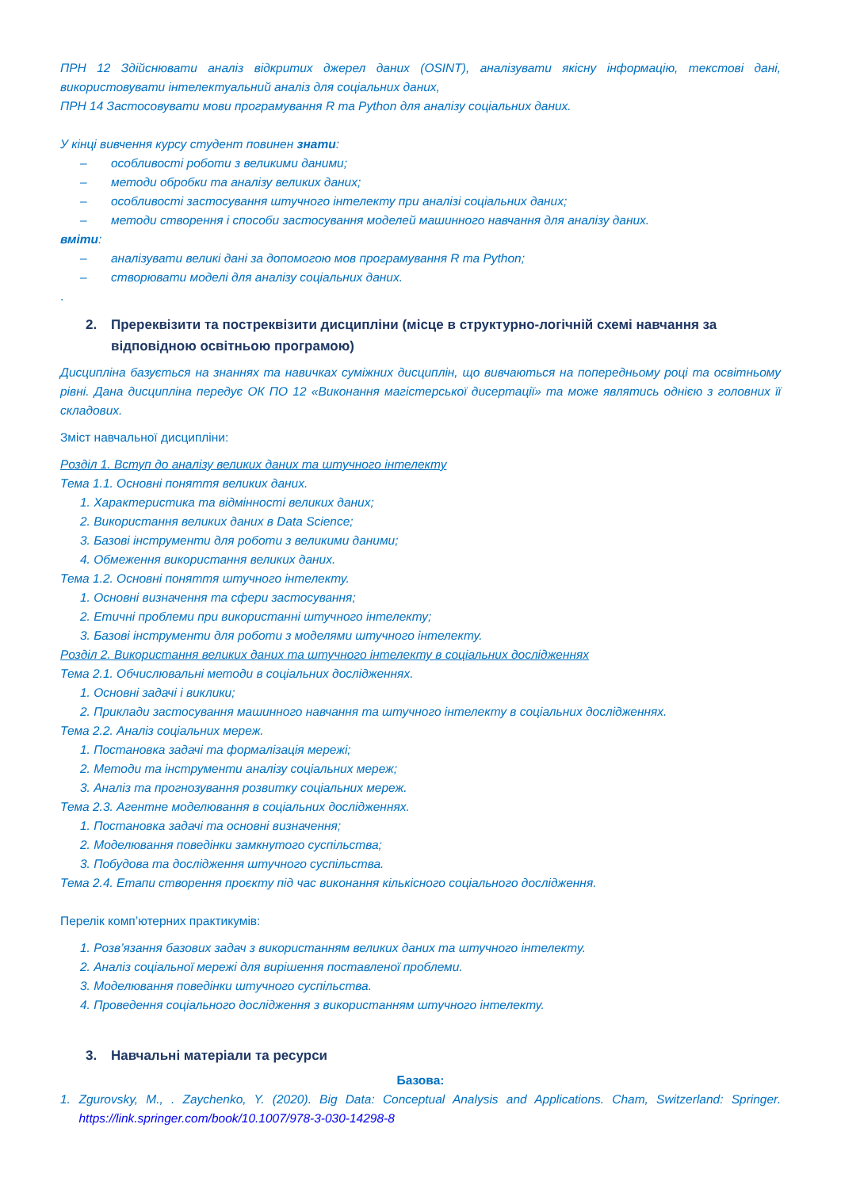ПРН 12 Здійснювати аналіз відкритих джерел даних (OSINT), аналізувати якісну інформацію, текстові дані, використовувати інтелектуальний аналіз для соціальних даних,
ПРН 14 Застосовувати мови програмування R та Python для аналізу соціальних даних.
У кінці вивчення курсу студент повинен знати:
– особливості роботи з великими даними;
– методи обробки та аналізу великих даних;
– особливості застосування штучного інтелекту при аналізі соціальних даних;
– методи створення і способи застосування моделей машинного навчання для аналізу даних.
вміти:
– аналізувати великі дані за допомогою мов програмування R та Python;
– створювати моделі для аналізу соціальних даних.
.
2. Пререквізити та постреквізити дисципліни (місце в структурно-логічній схемі навчання за відповідною освітньою програмою)
Дисципліна базується на знаннях та навичках суміжних дисциплін, що вивчаються на попередньому році та освітньому рівні. Дана дисципліна передує ОК ПО 12 «Виконання магістерської дисертації» та може являтись однією з головних її складових.
Зміст навчальної дисципліни:
Розділ 1. Вступ до аналізу великих даних та штучного інтелекту
Тема 1.1. Основні поняття великих даних.
1. Характеристика та відмінності великих даних;
2. Використання великих даних в Data Science;
3. Базові інструменти для роботи з великими даними;
4. Обмеження використання великих даних.
Тема 1.2. Основні поняття штучного інтелекту.
1. Основні визначення та сфери застосування;
2. Етичні проблеми при використанні штучного інтелекту;
3. Базові інструменти для роботи з моделями штучного інтелекту.
Розділ 2. Використання великих даних та штучного інтелекту в соціальних дослідженнях
Тема 2.1. Обчислювальні методи в соціальних дослідженнях.
1. Основні задачі і виклики;
2. Приклади застосування машинного навчання та штучного інтелекту в соціальних дослідженнях.
Тема 2.2. Аналіз соціальних мереж.
1. Постановка задачі та формалізація мережі;
2. Методи та інструменти аналізу соціальних мереж;
3. Аналіз та прогнозування розвитку соціальних мереж.
Тема 2.3. Агентне моделювання в соціальних дослідженнях.
1. Постановка задачі та основні визначення;
2. Моделювання поведінки замкнутого суспільства;
3. Побудова та дослідження штучного суспільства.
Тема 2.4. Етапи створення проєкту під час виконання кількісного соціального дослідження.
Перелік комп’ютерних практикумів:
1. Розв’язання базових задач з використанням великих даних та штучного інтелекту.
2. Аналіз соціальної мережі для вирішення поставленої проблеми.
3. Моделювання поведінки штучного суспільства.
4. Проведення соціального дослідження з використанням штучного інтелекту.
3. Навчальні матеріали та ресурси
Базова:
1. Zgurovsky, M., . Zaychenko, Y. (2020). Big Data: Conceptual Analysis and Applications. Cham, Switzerland: Springer. https://link.springer.com/book/10.1007/978-3-030-14298-8